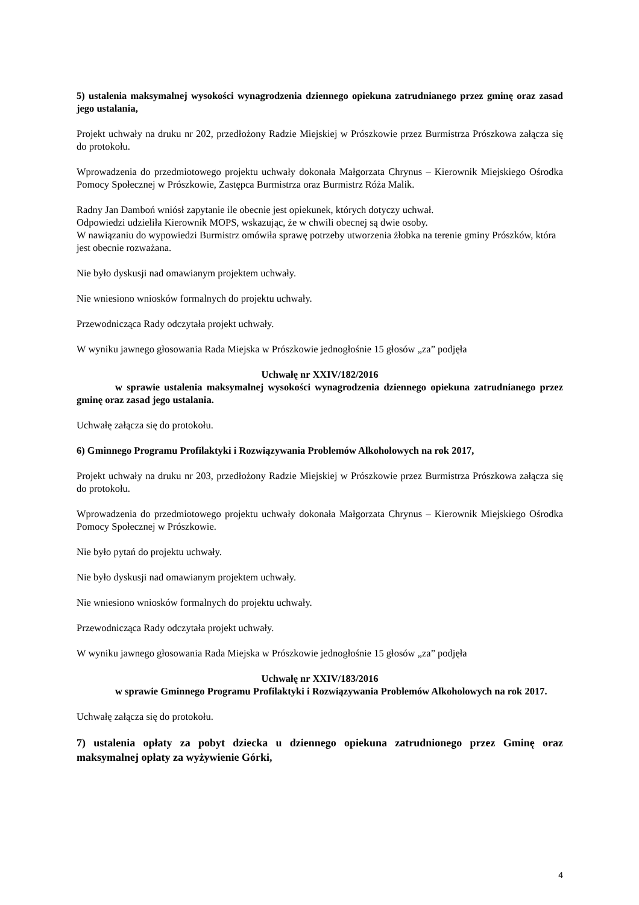5) ustalenia maksymalnej wysokości wynagrodzenia dziennego opiekuna zatrudnianego przez gminę oraz zasad jego ustalania,
Projekt uchwały na druku nr 202, przedłożony Radzie Miejskiej w Prószkowie przez Burmistrza Prószkowa załącza się do protokołu.
Wprowadzenia do przedmiotowego projektu uchwały dokonała Małgorzata Chrynus – Kierownik Miejskiego Ośrodka Pomocy Społecznej w Prószkowie, Zastępca Burmistrza oraz Burmistrz Róża Malik.
Radny Jan Damboń wniósł zapytanie ile obecnie jest opiekunek, których dotyczy uchwał.
Odpowiedzi udzieliła Kierownik MOPS, wskazując, że w chwili obecnej są dwie osoby.
W nawiązaniu do wypowiedzi Burmistrz omówiła sprawę potrzeby utworzenia żłobka na terenie gminy Prószków, która jest obecnie rozważana.
Nie było dyskusji nad omawianym projektem uchwały.
Nie wniesiono wniosków formalnych do projektu uchwały.
Przewodnicząca Rady odczytała projekt uchwały.
W wyniku jawnego głosowania Rada Miejska w Prószkowie jednogłośnie 15 głosów „za” podjęła
Uchwałę nr XXIV/182/2016
w sprawie ustalenia maksymalnej wysokości wynagrodzenia dziennego opiekuna zatrudnianego przez gminę oraz zasad jego ustalania.
Uchwałę załącza się do protokołu.
6) Gminnego Programu Profilaktyki i Rozwiązywania Problemów Alkoholowych na rok 2017,
Projekt uchwały na druku nr 203, przedłożony Radzie Miejskiej w Prószkowie przez Burmistrza Prószkowa załącza się do protokołu.
Wprowadzenia do przedmiotowego projektu uchwały dokonała Małgorzata Chrynus – Kierownik Miejskiego Ośrodka Pomocy Społecznej w Prószkowie.
Nie było pytań do projektu uchwały.
Nie było dyskusji nad omawianym projektem uchwały.
Nie wniesiono wniosków formalnych do projektu uchwały.
Przewodnicząca Rady odczytała projekt uchwały.
W wyniku jawnego głosowania Rada Miejska w Prószkowie jednogłośnie 15 głosów „za” podjęła
Uchwałę nr XXIV/183/2016
w sprawie Gminnego Programu Profilaktyki i Rozwiązywania Problemów Alkoholowych na rok 2017.
Uchwałę załącza się do protokołu.
7) ustalenia opłaty za pobyt dziecka u dziennego opiekuna zatrudnionego przez Gminę oraz maksymalnej opłaty za wyżywienie Górki,
4